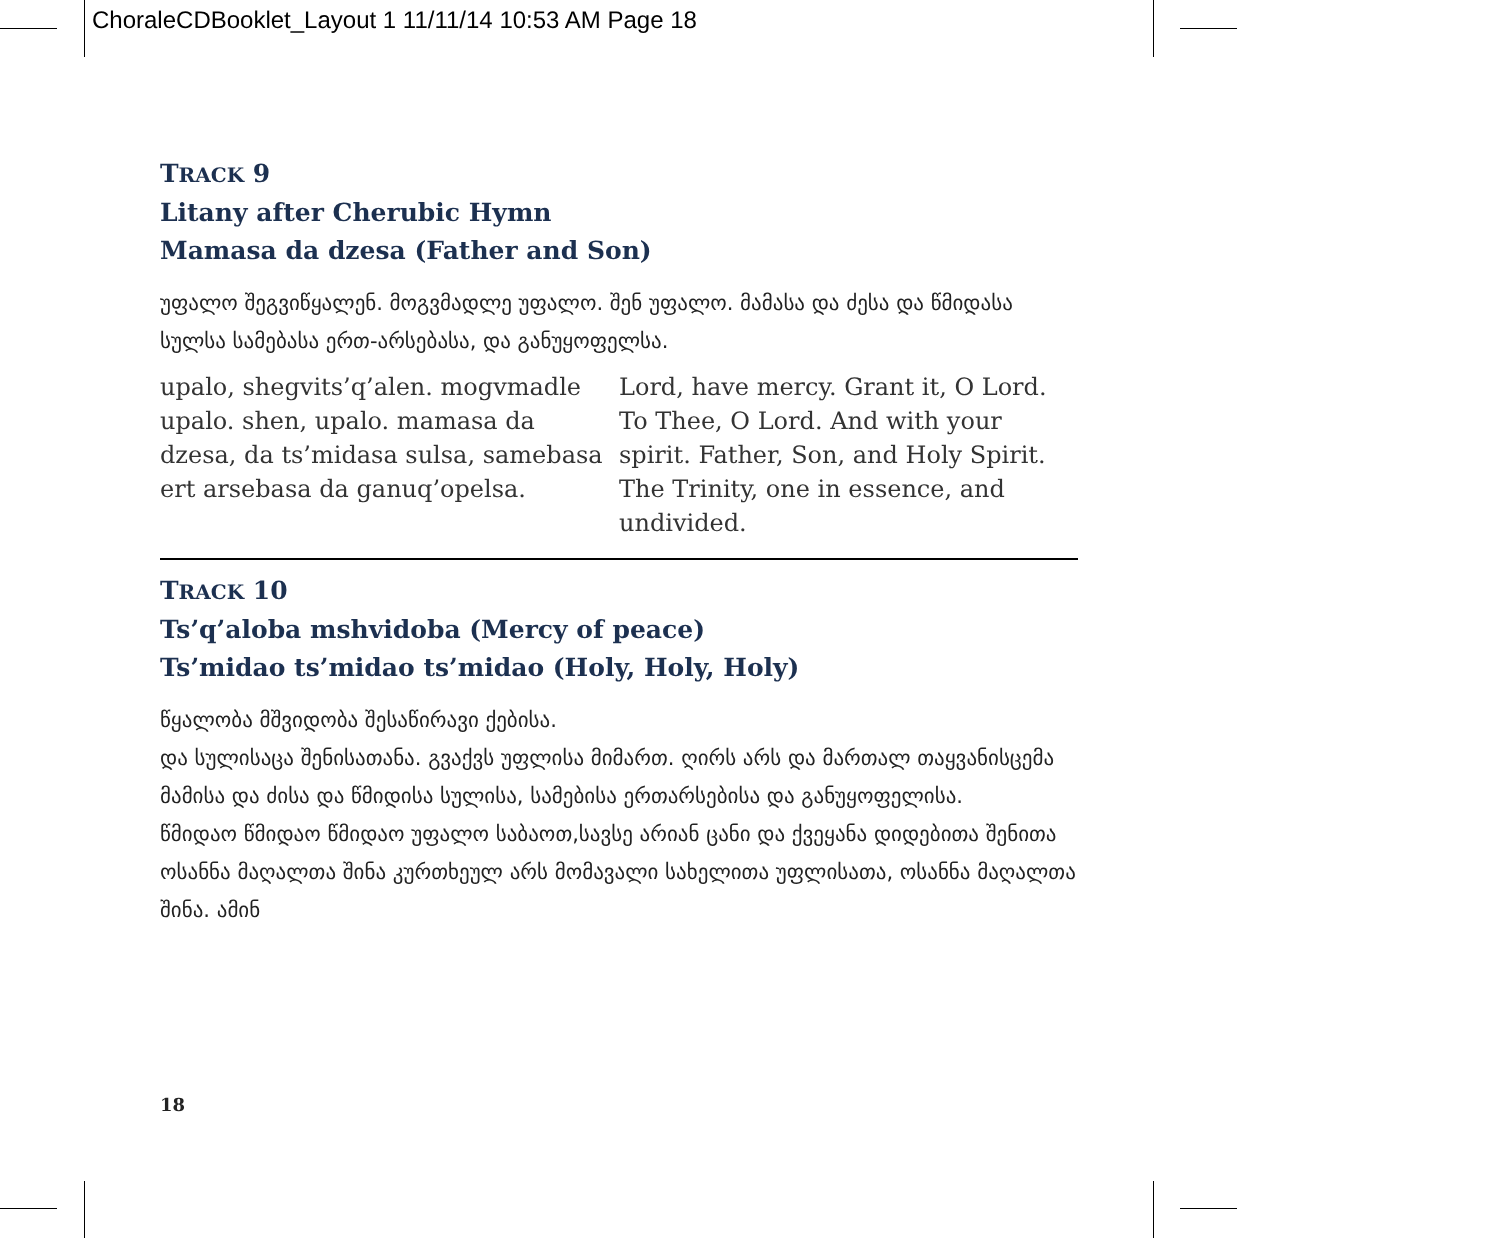ChoraleCDBooklet_Layout 1 11/11/14 10:53 AM Page 18
TRACK 9
Litany after Cherubic Hymn
Mamasa da dzesa (Father and Son)
უფალო შეგვიწყალენ. მოგვმადლე უფალო. შენ უფალო. მამასა და ძესა და წმიდასა სულსა სამებასა ერთ-არსებასა, და განუყოფელსა.
upalo, shegvits’q’alen. mogvmadle upalo. shen, upalo. mamasa da dzesa, da ts’midasa sulsa, samebasa ert arsebasa da ganuq’opelsa.
Lord, have mercy. Grant it, O Lord. To Thee, O Lord. And with your spirit. Father, Son, and Holy Spirit. The Trinity, one in essence, and undivided.
TRACK 10
Ts’q’aloba mshvidoba (Mercy of peace)
Ts’midao ts’midao ts’midao (Holy, Holy, Holy)
წყალობა მშვიდობა შესაწირავი ქებისა.
და სულისაცა შენისათანა. გვაქვს უფლისა მიმართ. ღირს არს და მართალ თაყვანისცემა მამისა და ძისა და წმიდისა სულისა, სამებისა ერთარსებისა და განუყოფელისა.
წმიდაო წმიდაო წმიდაო უფალო საბაოთ,სავსე არიან ცანი და ქვეყანა დიდებითა შენითა ოსანნა მაღალთა შინა კურთხეულ არს მომავალი სახელითა უფლისათა, ოსანნა მაღალთა შინა. ამინ
18